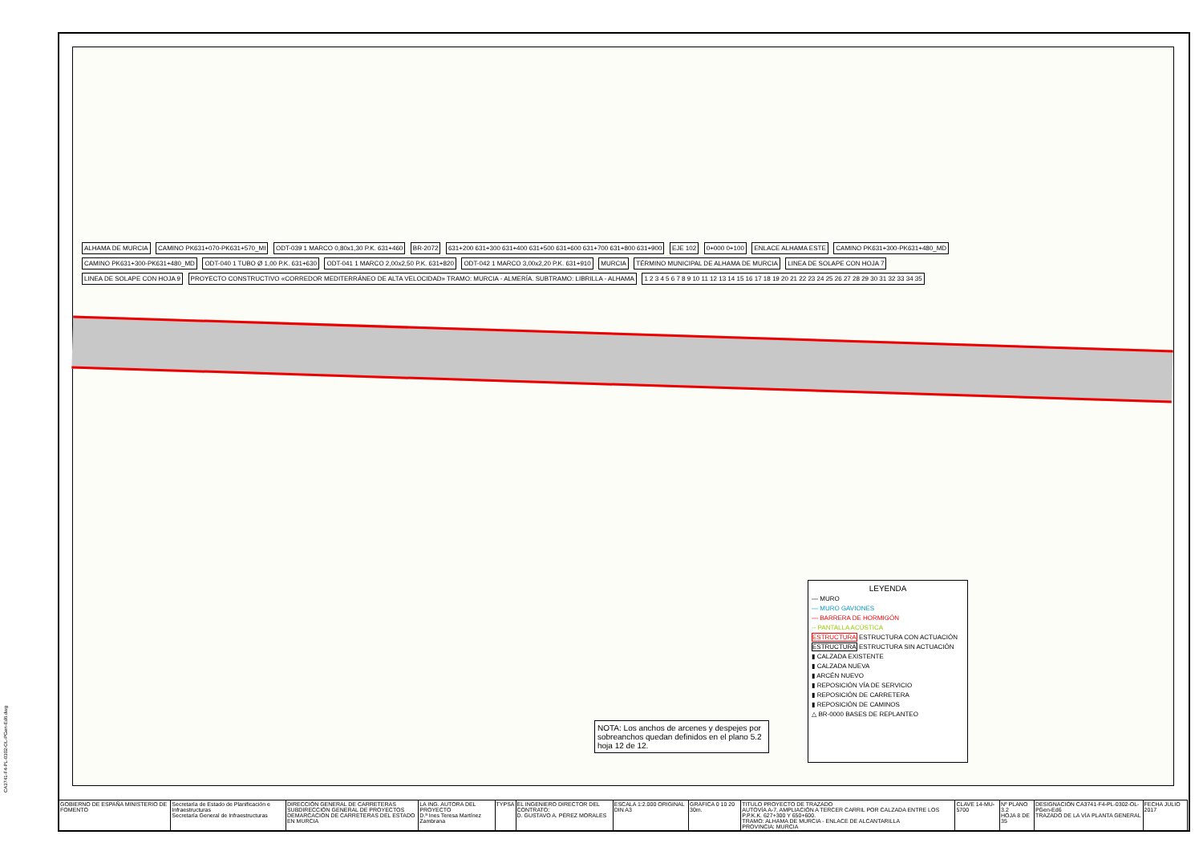CA3741-F4-PL-0302-OL-PGen-Ed6.dwg
ALHAMA DE MURCIA CAMINO PK631+070-PK631+570_MI ODT-039 1 MARCO 0,80x1,30 P.K. 631+460 BR-2072 631+200 631+300 631+400 631+500 631+600 631+700 631+800 631+900 EJE 102 0+000 0+100 ENLACE ALHAMA ESTE CAMINO PK631+300-PK631+480_MD CAMINO PK631+300-PK631+480_MD ODT-040 1 TUBO Ø 1,00 P.K. 631+630 ODT-041 1 MARCO 2,00x2,50 P.K. 631+820 ODT-042 1 MARCO 3,00x2,20 P.K. 631+910 MURCIA TÉRMINO MUNICIPAL DE ALHAMA DE MURCIA LINEA DE SOLAPE CON HOJA 7 LINEA DE SOLAPE CON HOJA 9 PROYECTO CONSTRUCTIVO «CORREDOR MEDITERRÁNEO DE ALTA VELOCIDAD» TRAMO: MURCIA - ALMERÍA. SUBTRAMO: LIBRILLA - ALHAMA 1 2 3 4 5 6 7 8 9 10 11 12 13 14 15 16 17 18 19 20 21 22 23 24 25 26 27 28 29 30 31 32 33 34 35
LEYENDA
— MURO
— MURO GAVIONES
— BARRERA DE HORMIGÓN
-- PANTALLA ACÚSTICA
ESTRUCTURA ESTRUCTURA CON ACTUACIÓN
ESTRUCTURA ESTRUCTURA SIN ACTUACIÓN
▮ CALZADA EXISTENTE
▮ CALZADA NUEVA
▮ ARCÉN NUEVO
▮ REPOSICIÓN VÍA DE SERVICIO
▮ REPOSICIÓN DE CARRETERA
▮ REPOSICIÓN DE CAMINOS
△ BR-0000 BASES DE REPLANTEO
NOTA: Los anchos de arcenes y despejes por sobreanchos quedan definidos en el plano 5.2 hoja 12 de 12.
| GOBIERNO DE ESPAÑA MINISTERIO DE FOMENTO | Secretaría de Estado de Planificación e Infraestructuras Secretaría General de Infraestructuras | DIRECCIÓN GENERAL DE CARRETERAS SUBDIRECCIÓN GENERAL DE PROYECTOS DEMARCACIÓN DE CARRETERAS DEL ESTADO EN MURCIA | LA ING. AUTORA DEL PROYECTO D.ª Ines Teresa Martínez Zambrana | TYPSA | EL INGENIERO DIRECTOR DEL CONTRATO: D. GUSTAVO A. PÉREZ MORALES | ESCALA 1:2.000 ORIGINAL DIN A3 | GRÁFICA 0 10 20 30m. | TITULO PROYECTO DE TRAZADO AUTOVÍA A-7, AMPLIACIÓN A TERCER CARRIL POR CALZADA ENTRE LOS P.P.K.K. 627+300 Y 650+600. TRAMO: ALHAMA DE MURCIA - ENLACE DE ALCANTARILLA PROVINCIA: MURCIA | CLAVE 14-MU-5700 | Nº PLANO 3.2 HOJA 8 DE 35 | DESIGNACIÓN CA3741-F4-PL-0302-OL-PGen-Ed6 TRAZADO DE LA VÍA PLANTA GENERAL | FECHA JULIO 2017 |